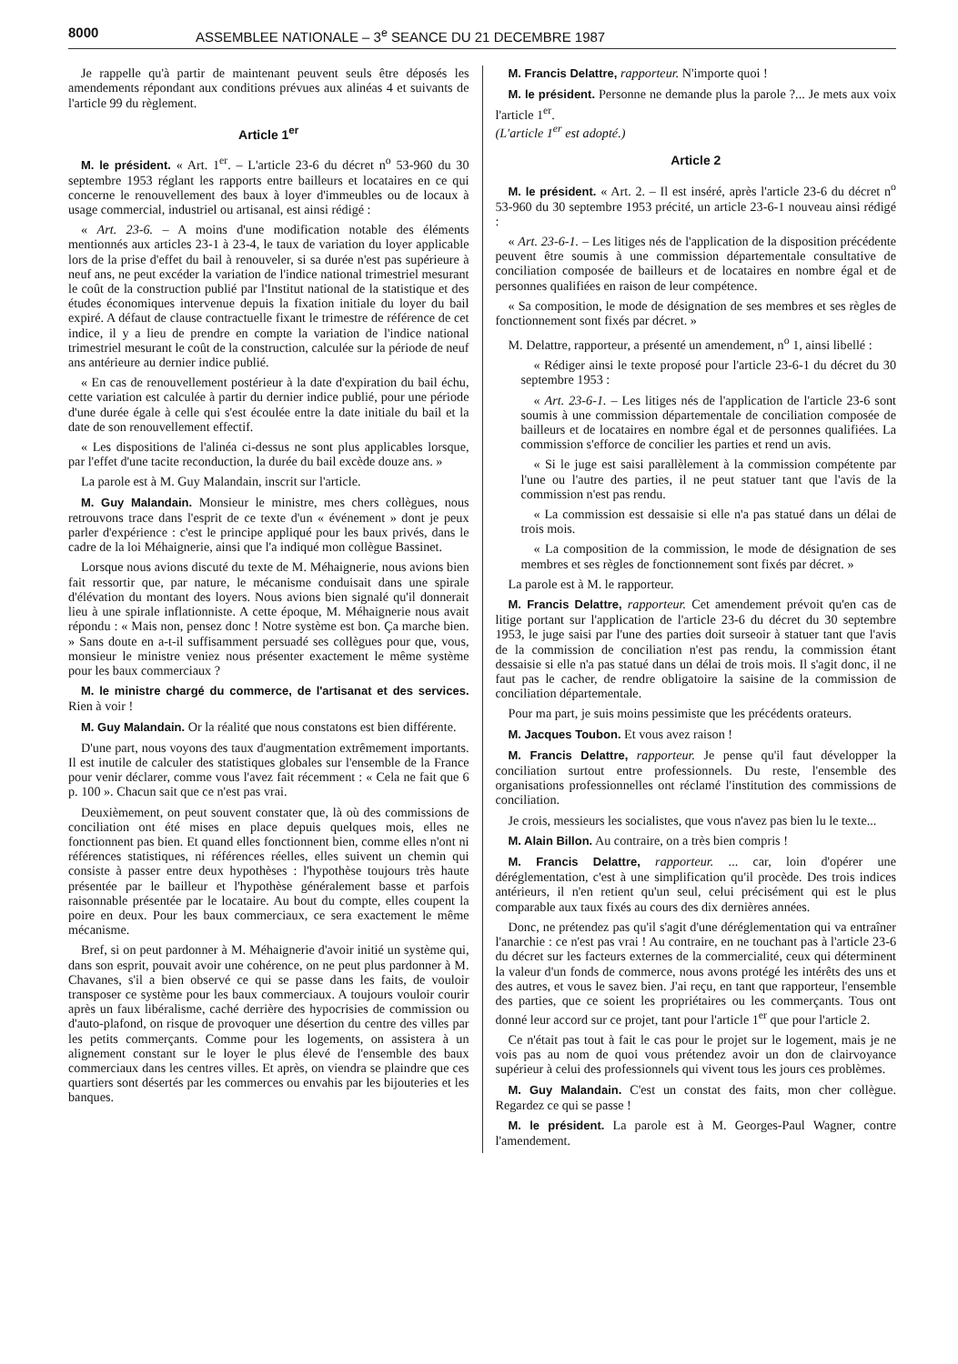8000 ASSEMBLEE NATIONALE – 3<sup>e</sup> SEANCE DU 21 DECEMBRE 1987
Je rappelle qu'à partir de maintenant peuvent seuls être déposés les amendements répondant aux conditions prévues aux alinéas 4 et suivants de l'article 99 du règlement.
Article 1<sup>er</sup>
M. le président. « Art. 1<sup>er</sup>. – L'article 23-6 du décret n<sup>o</sup> 53-960 du 30 septembre 1953 réglant les rapports entre bailleurs et locataires en ce qui concerne le renouvellement des baux à loyer d'immeubles ou de locaux à usage commercial, industriel ou artisanal, est ainsi rédigé :
« Art. 23-6. – A moins d'une modification notable des éléments mentionnés aux articles 23-1 à 23-4, le taux de variation du loyer applicable lors de la prise d'effet du bail à renouveler, si sa durée n'est pas supérieure à neuf ans, ne peut excéder la variation de l'indice national trimestriel mesurant le coût de la construction publié par l'Institut national de la statistique et des études économiques intervenue depuis la fixation initiale du loyer du bail expiré. A défaut de clause contractuelle fixant le trimestre de référence de cet indice, il y a lieu de prendre en compte la variation de l'indice national trimestriel mesurant le coût de la construction, calculée sur la période de neuf ans antérieure au dernier indice publié.
« En cas de renouvellement postérieur à la date d'expiration du bail échu, cette variation est calculée à partir du dernier indice publié, pour une période d'une durée égale à celle qui s'est écoulée entre la date initiale du bail et la date de son renouvellement effectif.
« Les dispositions de l'alinéa ci-dessus ne sont plus applicables lorsque, par l'effet d'une tacite reconduction, la durée du bail excède douze ans. »
La parole est à M. Guy Malandain, inscrit sur l'article.
M. Guy Malandain. Monsieur le ministre, mes chers collègues, nous retrouvons trace dans l'esprit de ce texte d'un « événement » dont je peux parler d'expérience : c'est le principe appliqué pour les baux privés, dans le cadre de la loi Méhaignerie, ainsi que l'a indiqué mon collègue Bassinet.
Lorsque nous avions discuté du texte de M. Méhaignerie, nous avions bien fait ressortir que, par nature, le mécanisme conduisait dans une spirale d'élévation du montant des loyers. Nous avions bien signalé qu'il donnerait lieu à une spirale inflationniste. A cette époque, M. Méhaignerie nous avait répondu : « Mais non, pensez donc ! Notre système est bon. Ça marche bien. » Sans doute en a-t-il suffisamment persuadé ses collègues pour que, vous, monsieur le ministre veniez nous présenter exactement le même système pour les baux commerciaux ?
M. le ministre chargé du commerce, de l'artisanat et des services. Rien à voir !
M. Guy Malandain. Or la réalité que nous constatons est bien différente.
D'une part, nous voyons des taux d'augmentation extrêmement importants. Il est inutile de calculer des statistiques globales sur l'ensemble de la France pour venir déclarer, comme vous l'avez fait récemment : « Cela ne fait que 6 p. 100 ». Chacun sait que ce n'est pas vrai.
Deuxièmement, on peut souvent constater que, là où des commissions de conciliation ont été mises en place depuis quelques mois, elles ne fonctionnent pas bien. Et quand elles fonctionnent bien, comme elles n'ont ni références statistiques, ni références réelles, elles suivent un chemin qui consiste à passer entre deux hypothèses : l'hypothèse toujours très haute présentée par le bailleur et l'hypothèse généralement basse et parfois raisonnable présentée par le locataire. Au bout du compte, elles coupent la poire en deux. Pour les baux commerciaux, ce sera exactement le même mécanisme.
Bref, si on peut pardonner à M. Méhaignerie d'avoir initié un système qui, dans son esprit, pouvait avoir une cohérence, on ne peut plus pardonner à M. Chavanes, s'il a bien observé ce qui se passe dans les faits, de vouloir transposer ce système pour les baux commerciaux. A toujours vouloir courir après un faux libéralisme, caché derrière des hypocrisies de commission ou d'auto-plafond, on risque de provoquer une désertion du centre des villes par les petits commerçants. Comme pour les logements, on assistera à un alignement constant sur le loyer le plus élevé de l'ensemble des baux commerciaux dans les centres villes. Et après, on viendra se plaindre que ces quartiers sont désertés par les commerces ou envahis par les bijouteries et les banques.
M. Francis Delattre, rapporteur. N'importe quoi !
M. le président. Personne ne demande plus la parole ?... Je mets aux voix l'article 1<sup>er</sup>.
(L'article 1<sup>er</sup> est adopté.)
Article 2
M. le président. « Art. 2. – Il est inséré, après l'article 23-6 du décret n<sup>o</sup> 53-960 du 30 septembre 1953 précité, un article 23-6-1 nouveau ainsi rédigé :
« Art. 23-6-1. – Les litiges nés de l'application de la disposition précédente peuvent être soumis à une commission départementale consultative de conciliation composée de bailleurs et de locataires en nombre égal et de personnes qualifiées en raison de leur compétence.
« Sa composition, le mode de désignation de ses membres et ses règles de fonctionnement sont fixés par décret. »
M. Delattre, rapporteur, a présenté un amendement, n<sup>o</sup> 1, ainsi libellé :
« Rédiger ainsi le texte proposé pour l'article 23-6-1 du décret du 30 septembre 1953 :
« Art. 23-6-1. – Les litiges nés de l'application de l'article 23-6 sont soumis à une commission départementale de conciliation composée de bailleurs et de locataires en nombre égal et de personnes qualifiées. La commission s'efforce de concilier les parties et rend un avis.
« Si le juge est saisi parallèlement à la commission compétente par l'une ou l'autre des parties, il ne peut statuer tant que l'avis de la commission n'est pas rendu.
« La commission est dessaisie si elle n'a pas statué dans un délai de trois mois.
« La composition de la commission, le mode de désignation de ses membres et ses règles de fonctionnement sont fixés par décret. »
La parole est à M. le rapporteur.
M. Francis Delattre, rapporteur. Cet amendement prévoit qu'en cas de litige portant sur l'application de l'article 23-6 du décret du 30 septembre 1953, le juge saisi par l'une des parties doit surseoir à statuer tant que l'avis de la commission de conciliation n'est pas rendu, la commission étant dessaisie si elle n'a pas statué dans un délai de trois mois. Il s'agit donc, il ne faut pas le cacher, de rendre obligatoire la saisine de la commission de conciliation départementale.
Pour ma part, je suis moins pessimiste que les précédents orateurs.
M. Jacques Toubon. Et vous avez raison !
M. Francis Delattre, rapporteur. Je pense qu'il faut développer la conciliation surtout entre professionnels. Du reste, l'ensemble des organisations professionnelles ont réclamé l'institution des commissions de conciliation.
Je crois, messieurs les socialistes, que vous n'avez pas bien lu le texte...
M. Alain Billon. Au contraire, on a très bien compris !
M. Francis Delattre, rapporteur. ... car, loin d'opérer une déréglementation, c'est à une simplification qu'il procède. Des trois indices antérieurs, il n'en retient qu'un seul, celui précisément qui est le plus comparable aux taux fixés au cours des dix dernières années.
Donc, ne prétendez pas qu'il s'agit d'une déréglementation qui va entraîner l'anarchie : ce n'est pas vrai ! Au contraire, en ne touchant pas à l'article 23-6 du décret sur les facteurs externes de la commercialité, ceux qui déterminent la valeur d'un fonds de commerce, nous avons protégé les intérêts des uns et des autres, et vous le savez bien. J'ai reçu, en tant que rapporteur, l'ensemble des parties, que ce soient les propriétaires ou les commerçants. Tous ont donné leur accord sur ce projet, tant pour l'article 1<sup>er</sup> que pour l'article 2.
Ce n'était pas tout à fait le cas pour le projet sur le logement, mais je ne vois pas au nom de quoi vous prétendez avoir un don de clairvoyance supérieur à celui des professionnels qui vivent tous les jours ces problèmes.
M. Guy Malandain. C'est un constat des faits, mon cher collègue. Regardez ce qui se passe !
M. le président. La parole est à M. Georges-Paul Wagner, contre l'amendement.